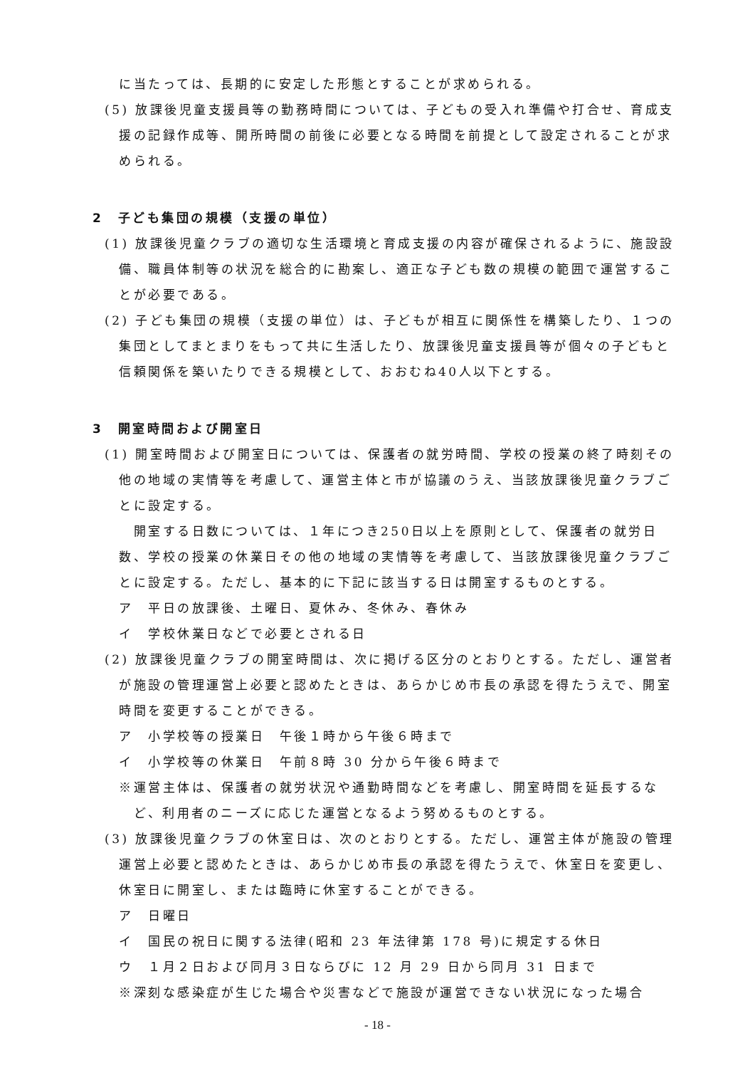に当たっては、長期的に安定した形態とすることが求められる。
(5) 放課後児童支援員等の勤務時間については、子どもの受入れ準備や打合せ、育成支援の記録作成等、開所時間の前後に必要となる時間を前提として設定されることが求められる。
2　子ども集団の規模（支援の単位）
(1) 放課後児童クラブの適切な生活環境と育成支援の内容が確保されるように、施設設備、職員体制等の状況を総合的に勘案し、適正な子ども数の規模の範囲で運営することが必要である。
(2) 子ども集団の規模（支援の単位）は、子どもが相互に関係性を構築したり、１つの集団としてまとまりをもって共に生活したり、放課後児童支援員等が個々の子どもと信頼関係を築いたりできる規模として、おおむね40人以下とする。
3　開室時間および開室日
(1) 開室時間および開室日については、保護者の就労時間、学校の授業の終了時刻その他の地域の実情等を考慮して、運営主体と市が協議のうえ、当該放課後児童クラブごとに設定する。
　開室する日数については、１年につき250日以上を原則として、保護者の就労日数、学校の授業の休業日その他の地域の実情等を考慮して、当該放課後児童クラブごとに設定する。ただし、基本的に下記に該当する日は開室するものとする。
ア　平日の放課後、土曜日、夏休み、冬休み、春休み
イ　学校休業日などで必要とされる日
(2) 放課後児童クラブの開室時間は、次に掲げる区分のとおりとする。ただし、運営者が施設の管理運営上必要と認めたときは、あらかじめ市長の承認を得たうえで、開室時間を変更することができる。
ア　小学校等の授業日　午後１時から午後６時まで
イ　小学校等の休業日　午前８時 30 分から午後６時まで
※運営主体は、保護者の就労状況や通勤時間などを考慮し、開室時間を延長するなど、利用者のニーズに応じた運営となるよう努めるものとする。
(3) 放課後児童クラブの休室日は、次のとおりとする。ただし、運営主体が施設の管理運営上必要と認めたときは、あらかじめ市長の承認を得たうえで、休室日を変更し、休室日に開室し、または臨時に休室することができる。
ア　日曜日
イ　国民の祝日に関する法律(昭和 23 年法律第 178 号)に規定する休日
ウ　１月２日および同月３日ならびに 12 月 29 日から同月 31 日まで
※深刻な感染症が生じた場合や災害などで施設が運営できない状況になった場合
- 18 -